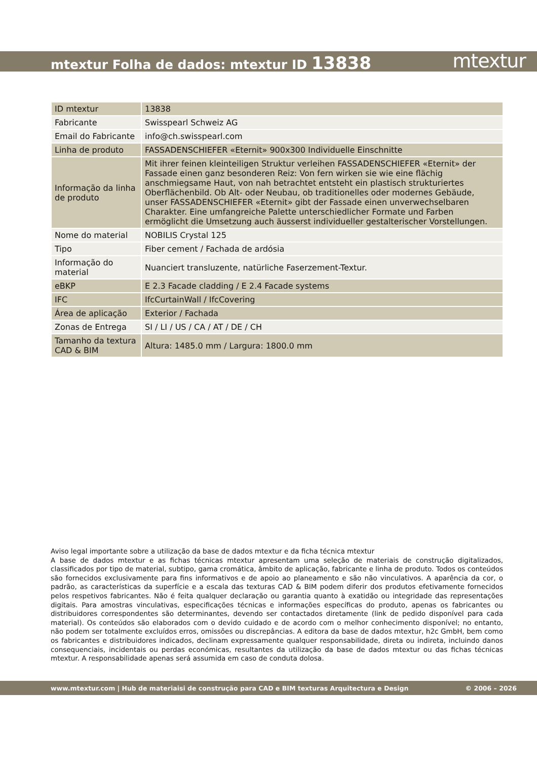mtextur Folha de dados: mtextur ID 13838
mtextur
| ID mtextur | 13838 |
| Fabricante | Swisspearl Schweiz AG |
| Email do Fabricante | info@ch.swisspearl.com |
| Linha de produto | FASSADENSCHIEFER «Eternit» 900x300 Individuelle Einschnitte |
| Informação da linha de produto | Mit ihrer feinen kleinteiligen Struktur verleihen FASSADENSCHIEFER «Eternit» der Fassade einen ganz besonderen Reiz: Von fern wirken sie wie eine flächig anschmiegsame Haut, von nah betrachtet entsteht ein plastisch strukturiertes Oberflächenbild. Ob Alt- oder Neubau, ob traditionelles oder modernes Gebäude, unser FASSADENSCHIEFER «Eternit» gibt der Fassade einen unverwechselbaren Charakter. Eine umfangreiche Palette unterschiedlicher Formate und Farben ermöglicht die Umsetzung auch äusserst individueller gestalterischer Vorstellungen. |
| Nome do material | NOBILIS Crystal 125 |
| Tipo | Fiber cement / Fachada de ardósia |
| Informação do material | Nuanciert transluzente, natürliche Faserzement-Textur. |
| eBKP | E 2.3 Facade cladding / E 2.4 Facade systems |
| IFC | IfcCurtainWall / IfcCovering |
| Área de aplicação | Exterior / Fachada |
| Zonas de Entrega | SI / LI / US / CA / AT / DE / CH |
| Tamanho da textura CAD & BIM | Altura: 1485.0 mm / Largura: 1800.0 mm |
Aviso legal importante sobre a utilização da base de dados mtextur e da ficha técnica mtextur
A base de dados mtextur e as fichas técnicas mtextur apresentam uma seleção de materiais de construção digitalizados, classificados por tipo de material, subtipo, gama cromática, âmbito de aplicação, fabricante e linha de produto. Todos os conteúdos são fornecidos exclusivamente para fins informativos e de apoio ao planeamento e são não vinculativos. A aparência da cor, o padrão, as características da superfície e a escala das texturas CAD & BIM podem diferir dos produtos efetivamente fornecidos pelos respetivos fabricantes. Não é feita qualquer declaração ou garantia quanto à exatidão ou integridade das representações digitais. Para amostras vinculativas, especificações técnicas e informações específicas do produto, apenas os fabricantes ou distribuidores correspondentes são determinantes, devendo ser contactados diretamente (link de pedido disponível para cada material). Os conteúdos são elaborados com o devido cuidado e de acordo com o melhor conhecimento disponível; no entanto, não podem ser totalmente excluídos erros, omissões ou discrepâncias. A editora da base de dados mtextur, h2c GmbH, bem como os fabricantes e distribuidores indicados, declinam expressamente qualquer responsabilidade, direta ou indireta, incluindo danos consequenciais, incidentais ou perdas económicas, resultantes da utilização da base de dados mtextur ou das fichas técnicas mtextur. A responsabilidade apenas será assumida em caso de conduta dolosa.
www.mtextur.com | Hub de materiaisi de construção para CAD e BIM texturas Arquitectura e Design © 2006 – 2026